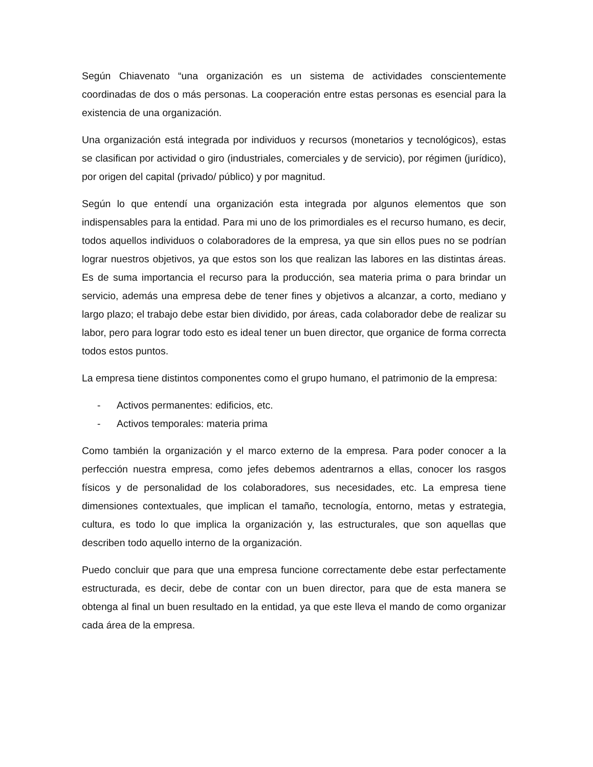Según Chiavenato “una organización es un sistema de actividades conscientemente coordinadas de dos o más personas. La cooperación entre estas personas es esencial para la existencia de una organización.
Una organización está integrada por individuos y recursos (monetarios y tecnológicos), estas se clasifican por actividad o giro (industriales, comerciales y de servicio), por régimen (jurídico), por origen del capital (privado/ público) y por magnitud.
Según lo que entendí una organización esta integrada por algunos elementos que son indispensables para la entidad. Para mi uno de los primordiales es el recurso humano, es decir, todos aquellos individuos o colaboradores de la empresa, ya que sin ellos pues no se podrían lograr nuestros objetivos, ya que estos son los que realizan las labores en las distintas áreas. Es de suma importancia el recurso para la producción, sea materia prima o para brindar un servicio, además una empresa debe de tener fines y objetivos a alcanzar, a corto, mediano y largo plazo; el trabajo debe estar bien dividido, por áreas, cada colaborador debe de realizar su labor, pero para lograr todo esto es ideal tener un buen director, que organice de forma correcta todos estos puntos.
La empresa tiene distintos componentes como el grupo humano, el patrimonio de la empresa:
- Activos permanentes: edificios, etc.
- Activos temporales: materia prima
Como también la organización y el marco externo de la empresa. Para poder conocer a la perfección nuestra empresa, como jefes debemos adentrarnos a ellas, conocer los rasgos físicos y de personalidad de los colaboradores, sus necesidades, etc. La empresa tiene dimensiones contextuales, que implican el tamaño, tecnología, entorno, metas y estrategia, cultura, es todo lo que implica la organización y, las estructurales, que son aquellas que describen todo aquello interno de la organización.
Puedo concluir que para que una empresa funcione correctamente debe estar perfectamente estructurada, es decir, debe de contar con un buen director, para que de esta manera se obtenga al final un buen resultado en la entidad, ya que este lleva el mando de como organizar cada área de la empresa.